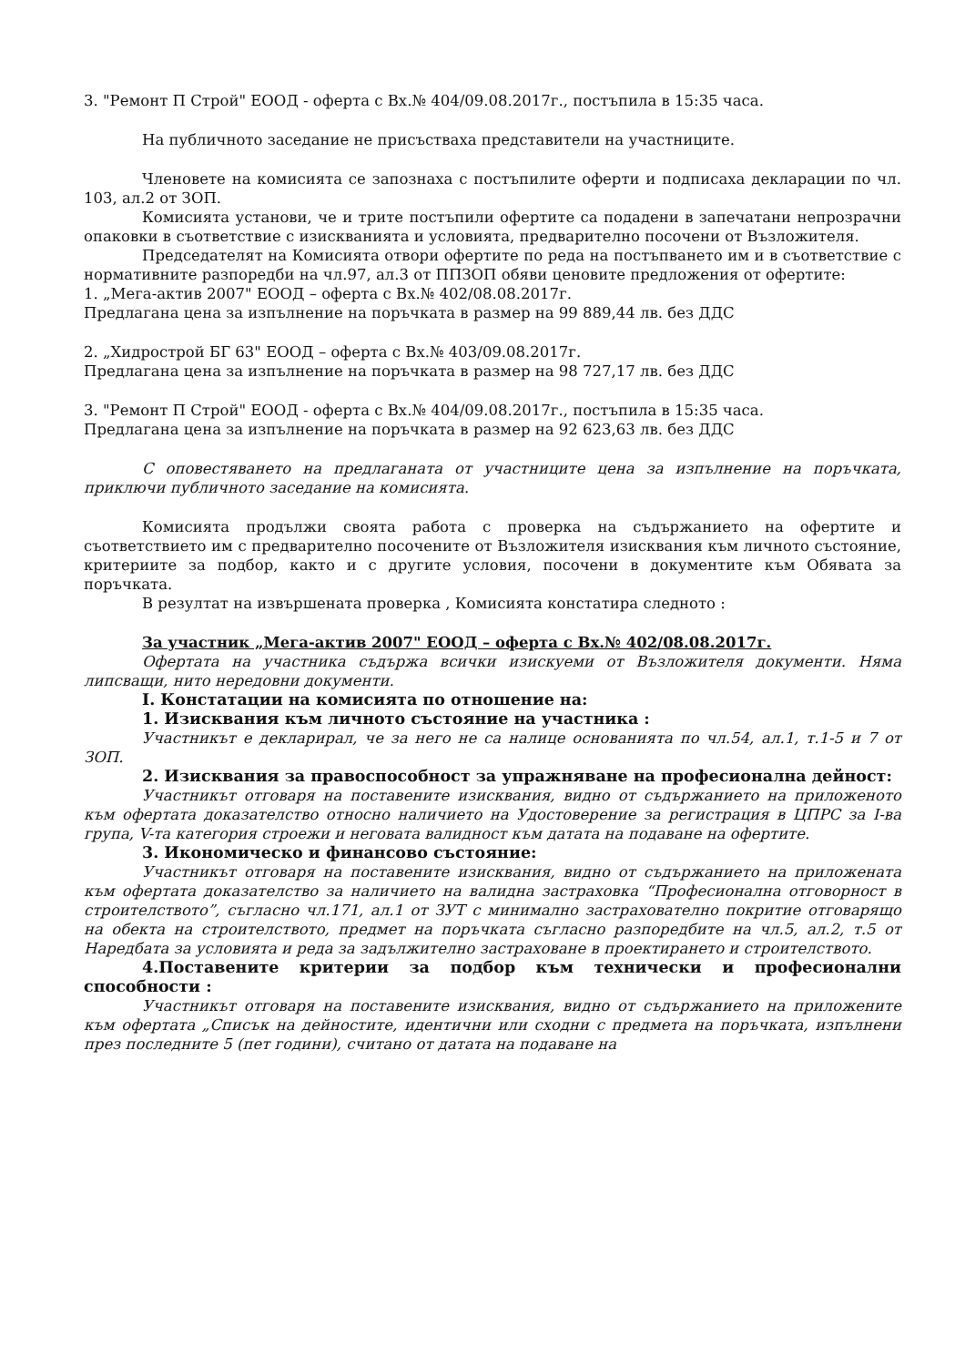3. "Ремонт П Строй" ЕООД - оферта с Вх.№ 404/09.08.2017г., постъпила в 15:35 часа.
На публичното заседание не присъстваха представители на участниците.
Членовете на комисията се запознаха с постъпилите оферти и подписаха декларации по чл. 103, ал.2 от ЗОП.
Комисията установи, че и трите постъпили офертите са подадени в запечатани непрозрачни опаковки в съответствие с изискванията и условията, предварително посочени от Възложителя.
Председателят на Комисията отвори офертите по реда на постъпването им и в съответствие с нормативните разпоредби на чл.97, ал.3 от ППЗОП обяви ценовите предложения от офертите:
1. „Мега-актив 2007" ЕООД – оферта с Вх.№ 402/08.08.2017г.
Предлагана цена за изпълнение на поръчката в размер на 99 889,44 лв. без ДДС
2. „Хидрострой БГ 63" ЕООД – оферта с Вх.№ 403/09.08.2017г.
Предлагана цена за изпълнение на поръчката в размер на 98 727,17 лв. без ДДС
3. "Ремонт П Строй" ЕООД - оферта с Вх.№ 404/09.08.2017г., постъпила в 15:35 часа.
Предлагана цена за изпълнение на поръчката в размер на 92 623,63 лв. без ДДС
С оповестяването на предлаганата от участниците цена за изпълнение на поръчката, приключи публичното заседание на комисията.
Комисията продължи своята работа с проверка на съдържанието на офертите и съответствието им с предварително посочените от Възложителя изисквания към личното състояние, критериите за подбор, както и с другите условия, посочени в документите към Обявата за поръчката.
В резултат на извършената проверка , Комисията констатира следното :
За участник „Мега-актив 2007" ЕООД – оферта с Вх.№ 402/08.08.2017г.
Офертата на участника съдържа всички изискуеми от Възложителя документи. Няма липсващи, нито нередовни документи.
I. Констатации на комисията по отношение на:
1. Изисквания към личното състояние на участника :
Участникът е декларирал, че за него не са налице основанията по чл.54, ал.1, т.1-5 и 7 от ЗОП.
2. Изисквания за правоспособност за упражняване на професионална дейност:
Участникът отговаря на поставените изисквания, видно от съдържанието на приложеното към офертата доказателство относно наличието на Удостоверение за регистрация в ЦПРС за I-ва група, V-та категория строежи и неговата валидност към датата на подаване на офертите.
3. Икономическо и финансово състояние:
Участникът отговаря на поставените изисквания, видно от съдържанието на приложената към офертата доказателство за наличието на валидна застраховка “Професионална отговорност в строителството”, съгласно чл.171, ал.1 от ЗУТ с минимално застрахователно покритие отговарящо на обекта на строителството, предмет на поръчката съгласно разпоредбите на чл.5, ал.2, т.5 от Наредбата за условията и реда за задължително застраховане в проектирането и строителството.
4.Поставените критерии за подбор към технически и професионални способности :
Участникът отговаря на поставените изисквания, видно от съдържанието на приложените към офертата „Списък на дейностите, идентични или сходни с предмета на поръчката, изпълнени през последните 5 (пет години), считано от датата на подаване на